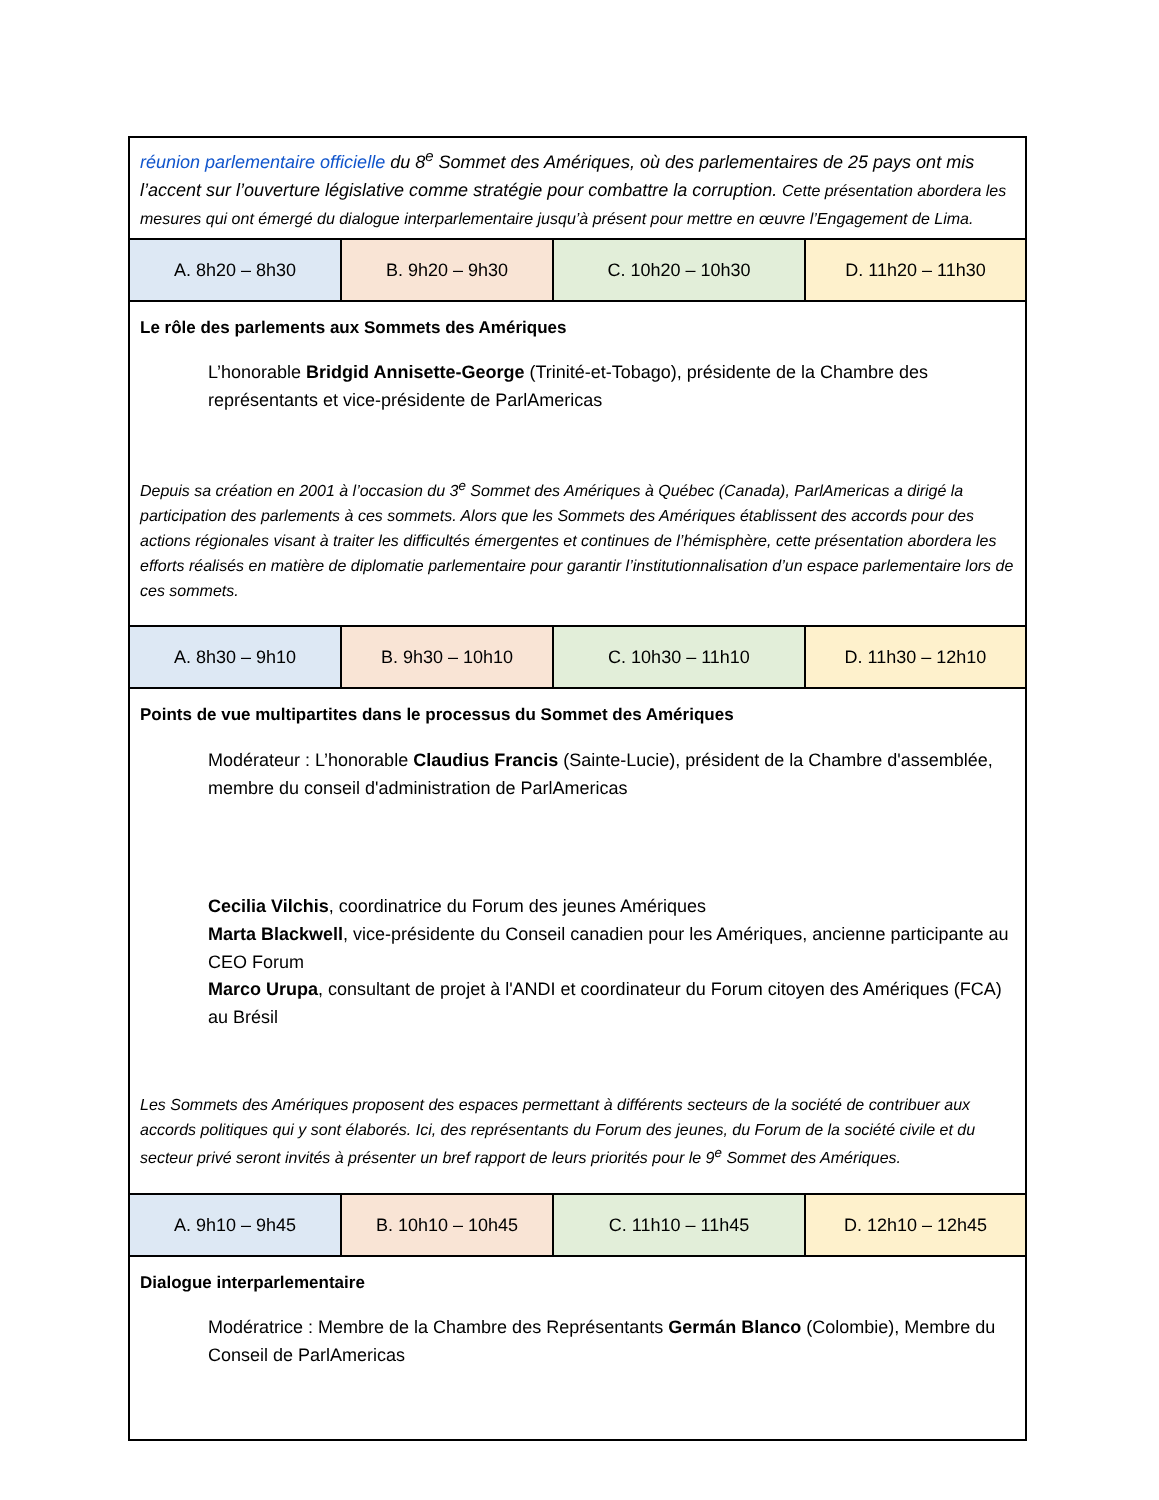| réunion parlementaire officielle du 8<sup>e</sup> Sommet des Amériques, où des parlementaires de 25 pays ont mis l’accent sur l’ouverture législative comme stratégie pour combattre la corruption. Cette présentation abordera les mesures qui ont émergé du dialogue interparlementaire jusqu’à présent pour mettre en œuvre l’Engagement de Lima. | | | |
| A. 8h20 – 8h30 | B. 9h20 – 9h30 | C. 10h20 – 10h30 | D. 11h20 – 11h30 |
| Le rôle des parlements aux Sommets des Amériques L’honorable Bridgid Annisette-George (Trinité-et-Tobago), présidente de la Chambre des représentants et vice-présidente de ParlAmericas Depuis sa création en 2001 à l’occasion du 3<sup>e</sup> Sommet des Amériques à Québec (Canada), ParlAmericas a dirigé la participation des parlements à ces sommets. Alors que les Sommets des Amériques établissent des accords pour des actions régionales visant à traiter les difficultés émergentes et continues de l’hémisphère, cette présentation abordera les efforts réalisés en matière de diplomatie parlementaire pour garantir l’institutionnalisation d’un espace parlementaire lors de ces sommets. | | | |
| A. 8h30 – 9h10 | B. 9h30 – 10h10 | C. 10h30 – 11h10 | D. 11h30 – 12h10 |
| Points de vue multipartites dans le processus du Sommet des Amériques Modérateur : L’honorable Claudius Francis (Sainte-Lucie), président de la Chambre d'assemblée, membre du conseil d'administration de ParlAmericas Cecilia Vilchis , coordinatrice du Forum des jeunes Amériques Marta Blackwell , vice-présidente du Conseil canadien pour les Amériques, ancienne participante au CEO Forum Marco Urupa , consultant de projet à l'ANDI et coordinateur du Forum citoyen des Amériques (FCA) au Brésil Les Sommets des Amériques proposent des espaces permettant à différents secteurs de la société de contribuer aux accords politiques qui y sont élaborés. Ici, des représentants du Forum des jeunes, du Forum de la société civile et du secteur privé seront invités à présenter un bref rapport de leurs priorités pour le 9<sup>e</sup> Sommet des Amériques. | | | |
| A. 9h10 – 9h45 | B. 10h10 – 10h45 | C. 11h10 – 11h45 | D. 12h10 – 12h45 |
| Dialogue interparlementaire Modératrice : Membre de la Chambre des Représentants Germán Blanco (Colombie), Membre du Conseil de ParlAmericas | | | |